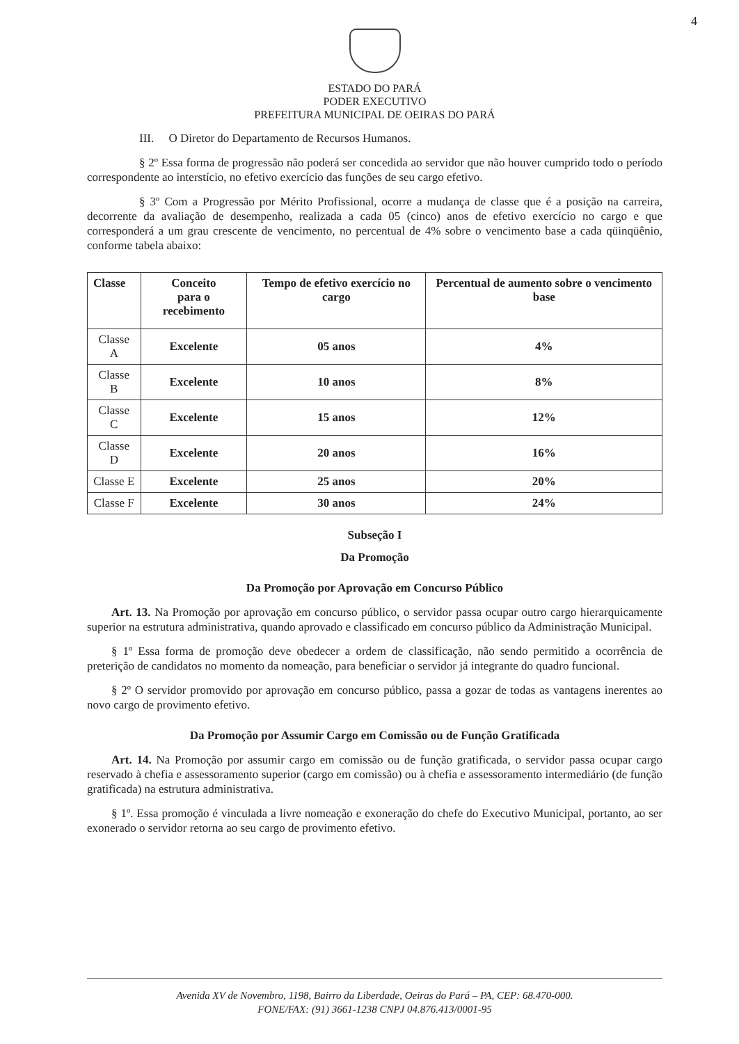4
ESTADO DO PARÁ
PODER EXECUTIVO
PREFEITURA MUNICIPAL DE OEIRAS DO PARÁ
III. O Diretor do Departamento de Recursos Humanos.
§ 2º Essa forma de progressão não poderá ser concedida ao servidor que não houver cumprido todo o período correspondente ao interstício, no efetivo exercício das funções de seu cargo efetivo.
§ 3º Com a Progressão por Mérito Profissional, ocorre a mudança de classe que é a posição na carreira, decorrente da avaliação de desempenho, realizada a cada 05 (cinco) anos de efetivo exercício no cargo e que corresponderá a um grau crescente de vencimento, no percentual de 4% sobre o vencimento base a cada qüinqüênio, conforme tabela abaixo:
| Classe | Conceito para o recebimento | Tempo de efetivo exercício no cargo | Percentual de aumento sobre o vencimento base |
| --- | --- | --- | --- |
| Classe A | Excelente | 05 anos | 4% |
| Classe B | Excelente | 10 anos | 8% |
| Classe C | Excelente | 15 anos | 12% |
| Classe D | Excelente | 20 anos | 16% |
| Classe E | Excelente | 25 anos | 20% |
| Classe F | Excelente | 30 anos | 24% |
Subseção I
Da Promoção
Da Promoção por Aprovação em Concurso Público
Art. 13. Na Promoção por aprovação em concurso público, o servidor passa ocupar outro cargo hierarquicamente superior na estrutura administrativa, quando aprovado e classificado em concurso público da Administração Municipal.
§ 1º Essa forma de promoção deve obedecer a ordem de classificação, não sendo permitido a ocorrência de preterição de candidatos no momento da nomeação, para beneficiar o servidor já integrante do quadro funcional.
§ 2º O servidor promovido por aprovação em concurso público, passa a gozar de todas as vantagens inerentes ao novo cargo de provimento efetivo.
Da Promoção por Assumir Cargo em Comissão ou de Função Gratificada
Art. 14. Na Promoção por assumir cargo em comissão ou de função gratificada, o servidor passa ocupar cargo reservado à chefia e assessoramento superior (cargo em comissão) ou à chefia e assessoramento intermediário (de função gratificada) na estrutura administrativa.
§ 1º. Essa promoção é vinculada a livre nomeação e exoneração do chefe do Executivo Municipal, portanto, ao ser exonerado o servidor retorna ao seu cargo de provimento efetivo.
Avenida XV de Novembro, 1198, Bairro da Liberdade, Oeiras do Pará – PA, CEP: 68.470-000.
FONE/FAX: (91) 3661-1238 CNPJ 04.876.413/0001-95